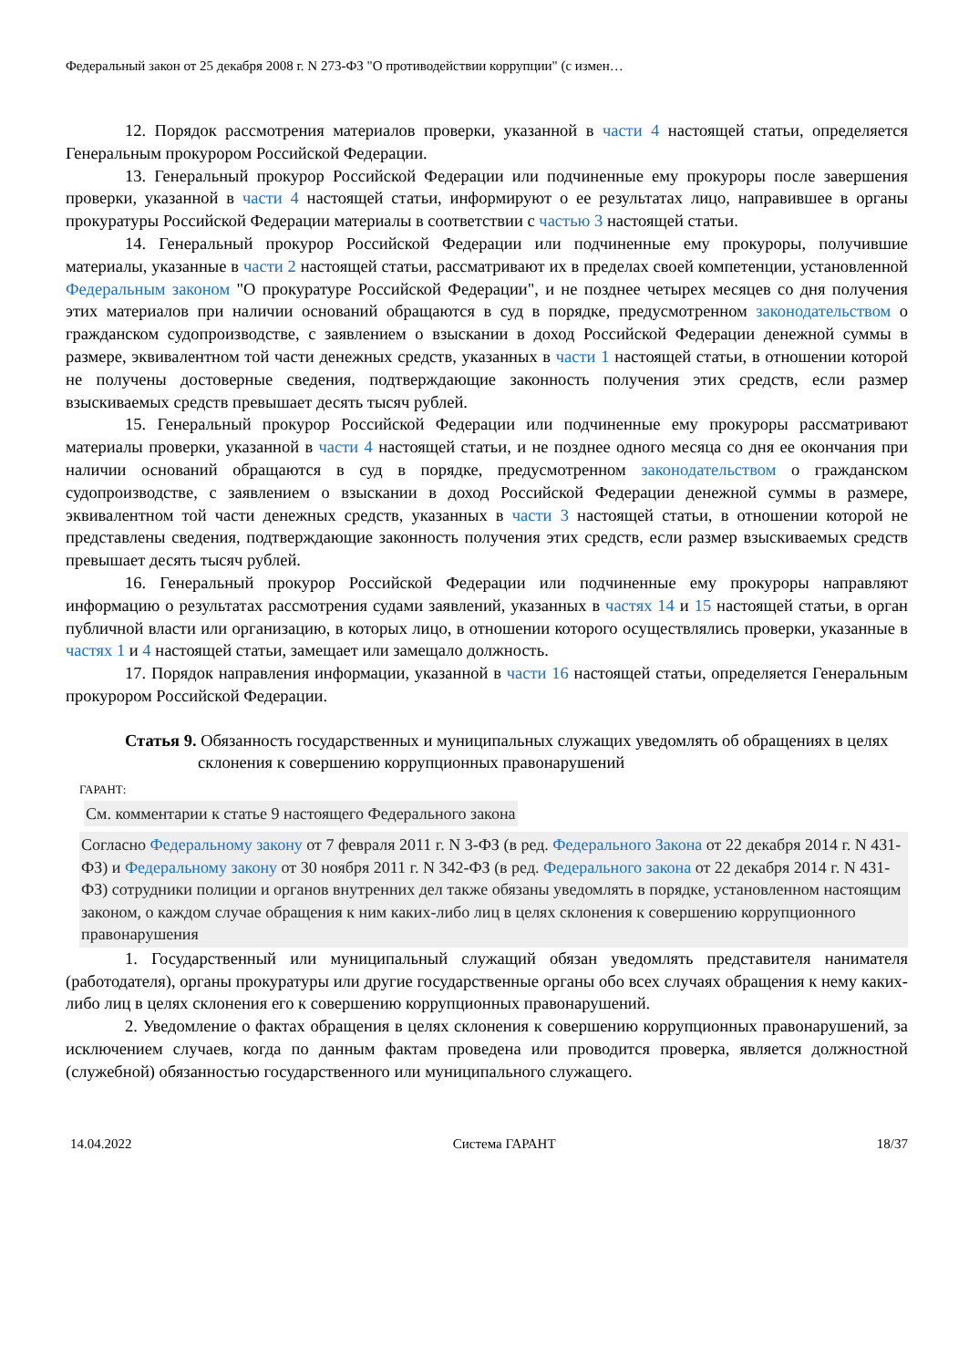Федеральный закон от 25 декабря 2008 г. N 273-ФЗ "О противодействии коррупции" (с измен…
12. Порядок рассмотрения материалов проверки, указанной в части 4 настоящей статьи, определяется Генеральным прокурором Российской Федерации.
13. Генеральный прокурор Российской Федерации или подчиненные ему прокуроры после завершения проверки, указанной в части 4 настоящей статьи, информируют о ее результатах лицо, направившее в органы прокуратуры Российской Федерации материалы в соответствии с частью 3 настоящей статьи.
14. Генеральный прокурор Российской Федерации или подчиненные ему прокуроры, получившие материалы, указанные в части 2 настоящей статьи, рассматривают их в пределах своей компетенции, установленной Федеральным законом "О прокуратуре Российской Федерации", и не позднее четырех месяцев со дня получения этих материалов при наличии оснований обращаются в суд в порядке, предусмотренном законодательством о гражданском судопроизводстве, с заявлением о взыскании в доход Российской Федерации денежной суммы в размере, эквивалентном той части денежных средств, указанных в части 1 настоящей статьи, в отношении которой не получены достоверные сведения, подтверждающие законность получения этих средств, если размер взыскиваемых средств превышает десять тысяч рублей.
15. Генеральный прокурор Российской Федерации или подчиненные ему прокуроры рассматривают материалы проверки, указанной в части 4 настоящей статьи, и не позднее одного месяца со дня ее окончания при наличии оснований обращаются в суд в порядке, предусмотренном законодательством о гражданском судопроизводстве, с заявлением о взыскании в доход Российской Федерации денежной суммы в размере, эквивалентном той части денежных средств, указанных в части 3 настоящей статьи, в отношении которой не представлены сведения, подтверждающие законность получения этих средств, если размер взыскиваемых средств превышает десять тысяч рублей.
16. Генеральный прокурор Российской Федерации или подчиненные ему прокуроры направляют информацию о результатах рассмотрения судами заявлений, указанных в частях 14 и 15 настоящей статьи, в орган публичной власти или организацию, в которых лицо, в отношении которого осуществлялись проверки, указанные в частях 1 и 4 настоящей статьи, замещает или замещало должность.
17. Порядок направления информации, указанной в части 16 настоящей статьи, определяется Генеральным прокурором Российской Федерации.
Статья 9. Обязанность государственных и муниципальных служащих уведомлять об обращениях в целях склонения к совершению коррупционных правонарушений
ГАРАНТ:
См. комментарии к статье 9 настоящего Федерального закона
Согласно Федеральному закону от 7 февраля 2011 г. N 3-ФЗ (в ред. Федерального Закона от 22 декабря 2014 г. N 431-ФЗ) и Федеральному закону от 30 ноября 2011 г. N 342-ФЗ (в ред. Федерального закона от 22 декабря 2014 г. N 431-ФЗ) сотрудники полиции и органов внутренних дел также обязаны уведомлять в порядке, установленном настоящим законом, о каждом случае обращения к ним каких-либо лиц в целях склонения к совершению коррупционного правонарушения
1. Государственный или муниципальный служащий обязан уведомлять представителя нанимателя (работодателя), органы прокуратуры или другие государственные органы обо всех случаях обращения к нему каких-либо лиц в целях склонения его к совершению коррупционных правонарушений.
2. Уведомление о фактах обращения в целях склонения к совершению коррупционных правонарушений, за исключением случаев, когда по данным фактам проведена или проводится проверка, является должностной (служебной) обязанностью государственного или муниципального служащего.
14.04.2022 Система ГАРАНТ 18/37